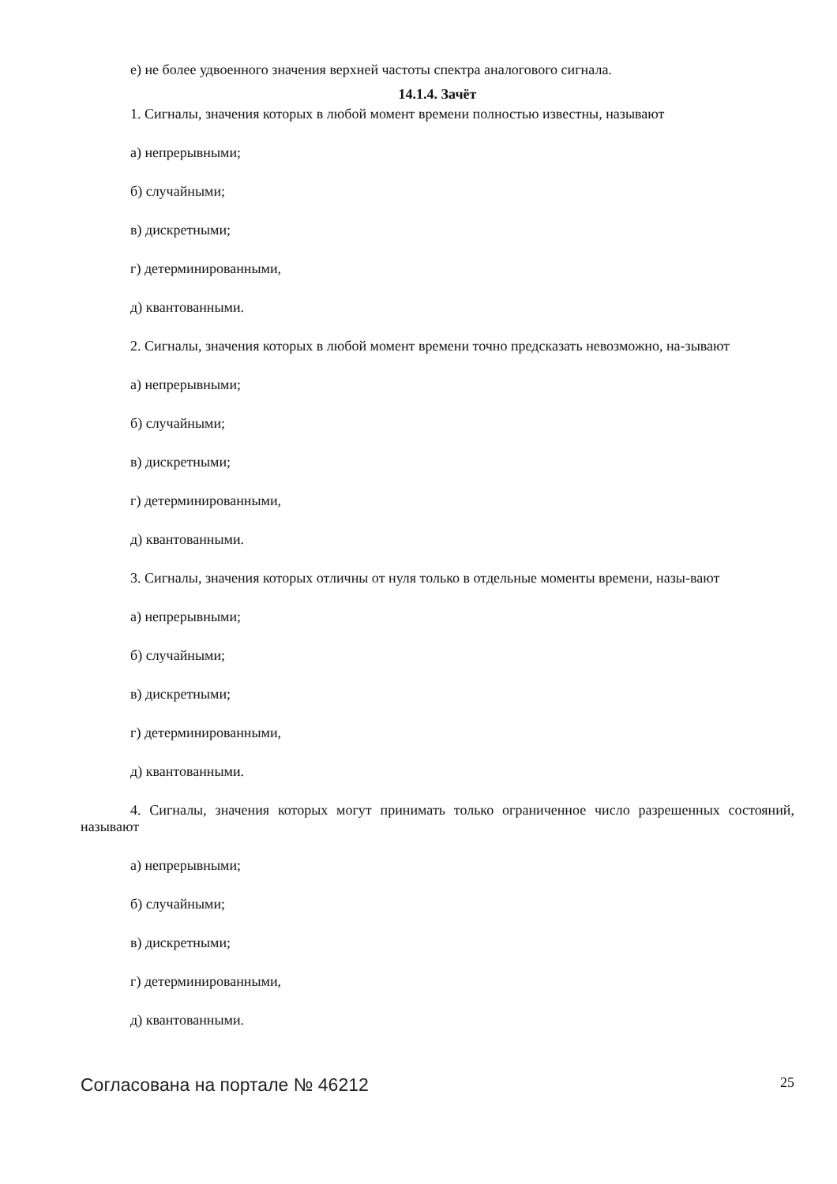е) не более удвоенного значения верхней частоты спектра аналогового сигнала.
14.1.4. Зачёт
1. Сигналы, значения которых в любой момент времени полностью известны, называют
а) непрерывными;
б) случайными;
в) дискретными;
г) детерминированными,
д) квантованными.
2. Сигналы, значения которых в любой момент времени точно предсказать невозможно, на-зывают
а) непрерывными;
б) случайными;
в) дискретными;
г) детерминированными,
д) квантованными.
3. Сигналы, значения которых отличны от нуля только в отдельные моменты времени, назы-вают
а) непрерывными;
б) случайными;
в) дискретными;
г) детерминированными,
д) квантованными.
4. Сигналы, значения которых могут принимать только ограниченное число разрешенных состояний, называют
а) непрерывными;
б) случайными;
в) дискретными;
г) детерминированными,
д) квантованными.
Согласована на портале № 46212 25